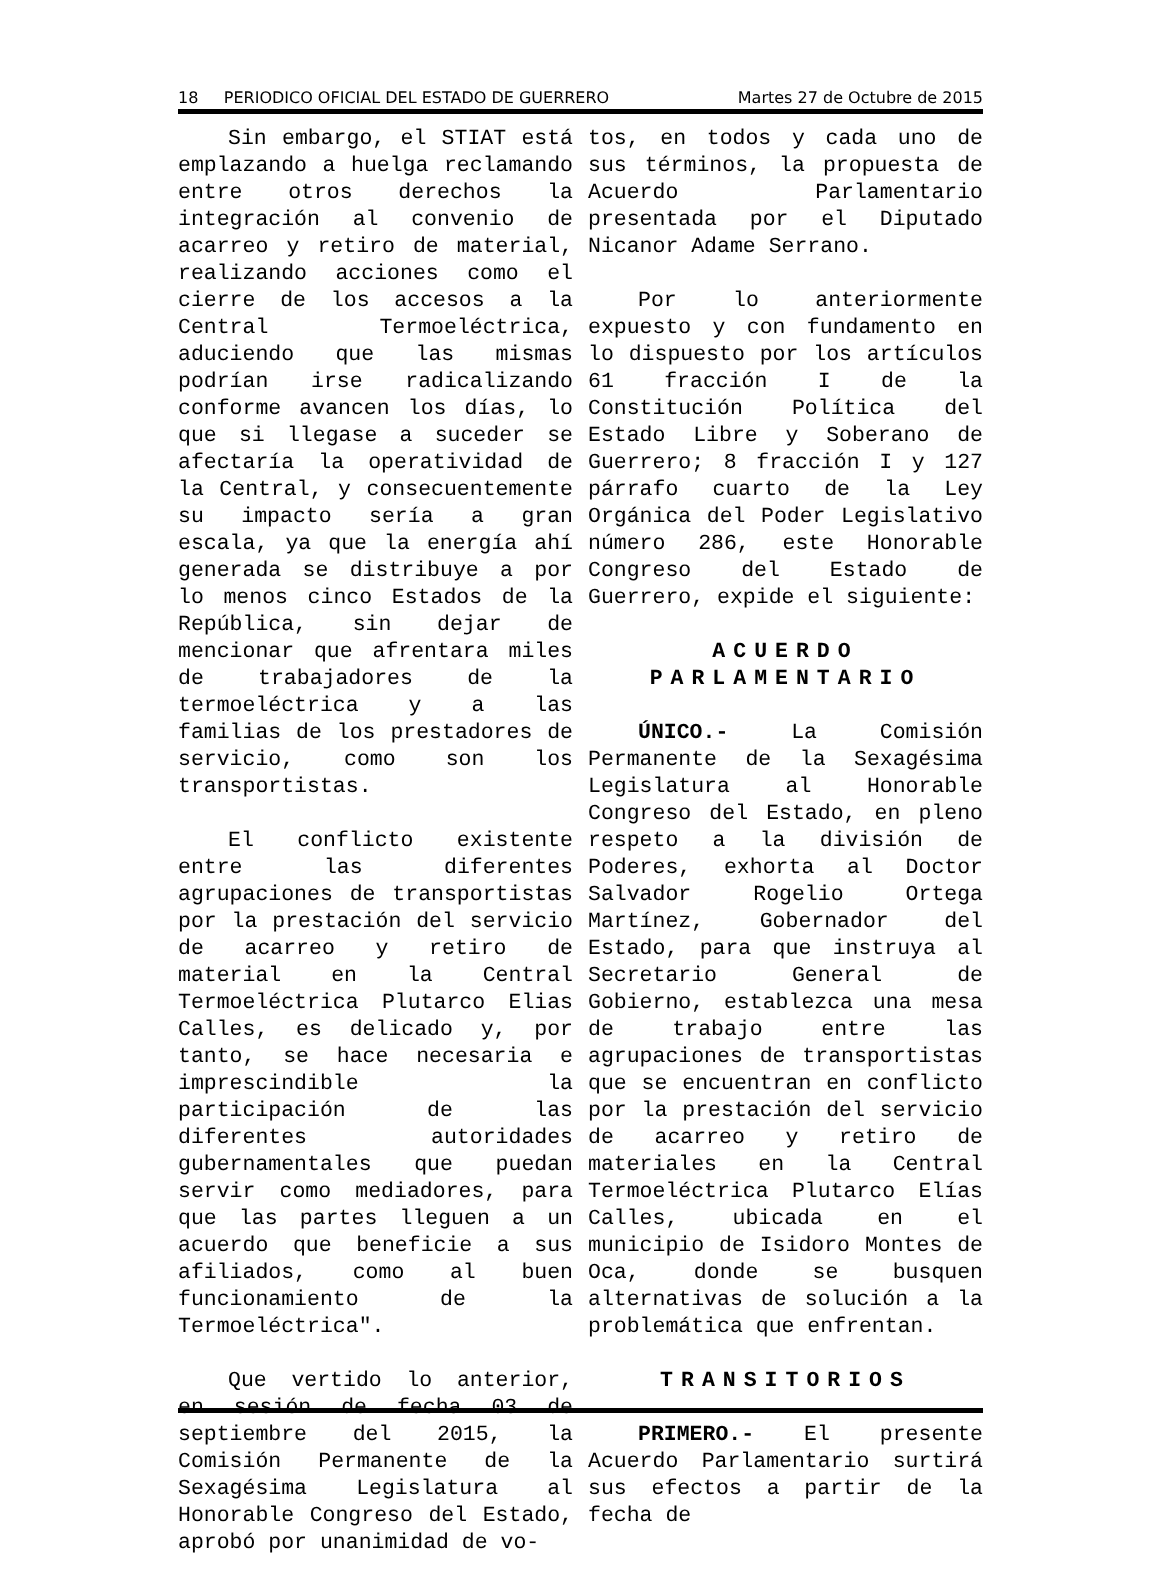18 PERIODICO OFICIAL DEL ESTADO DE GUERRERO Martes 27 de Octubre de 2015
Sin embargo, el STIAT está emplazando a huelga reclamando entre otros derechos la integración al convenio de acarreo y retiro de material, realizando acciones como el cierre de los accesos a la Central Termoeléctrica, aduciendo que las mismas podrían irse radicalizando conforme avancen los días, lo que si llegase a suceder se afectaría la operatividad de la Central, y consecuentemente su impacto sería a gran escala, ya que la energía ahí generada se distribuye a por lo menos cinco Estados de la República, sin dejar de mencionar que afrentara miles de trabajadores de la termoeléctrica y a las familias de los prestadores de servicio, como son los transportistas.
El conflicto existente entre las diferentes agrupaciones de transportistas por la prestación del servicio de acarreo y retiro de material en la Central Termoeléctrica Plutarco Elias Calles, es delicado y, por tanto, se hace necesaria e imprescindible la participación de las diferentes autoridades gubernamentales que puedan servir como mediadores, para que las partes lleguen a un acuerdo que beneficie a sus afiliados, como al buen funcionamiento de la Termoeléctrica".
Que vertido lo anterior, en sesión de fecha 03 de septiembre del 2015, la Comisión Permanente de la Sexagésima Legislatura al Honorable Congreso del Estado, aprobó por unanimidad de vo-
tos, en todos y cada uno de sus términos, la propuesta de Acuerdo Parlamentario presentada por el Diputado Nicanor Adame Serrano.
Por lo anteriormente expuesto y con fundamento en lo dispuesto por los artículos 61 fracción I de la Constitución Política del Estado Libre y Soberano de Guerrero; 8 fracción I y 127 párrafo cuarto de la Ley Orgánica del Poder Legislativo número 286, este Honorable Congreso del Estado de Guerrero, expide el siguiente:
ACUERDO
PARLAMENTARIO
ÚNICO.- La Comisión Permanente de la Sexagésima Legislatura al Honorable Congreso del Estado, en pleno respeto a la división de Poderes, exhorta al Doctor Salvador Rogelio Ortega Martínez, Gobernador del Estado, para que instruya al Secretario General de Gobierno, establezca una mesa de trabajo entre las agrupaciones de transportistas que se encuentran en conflicto por la prestación del servicio de acarreo y retiro de materiales en la Central Termoeléctrica Plutarco Elías Calles, ubicada en el municipio de Isidoro Montes de Oca, donde se busquen alternativas de solución a la problemática que enfrentan.
TRANSITORIOS
PRIMERO.- El presente Acuerdo Parlamentario surtirá sus efectos a partir de la fecha de